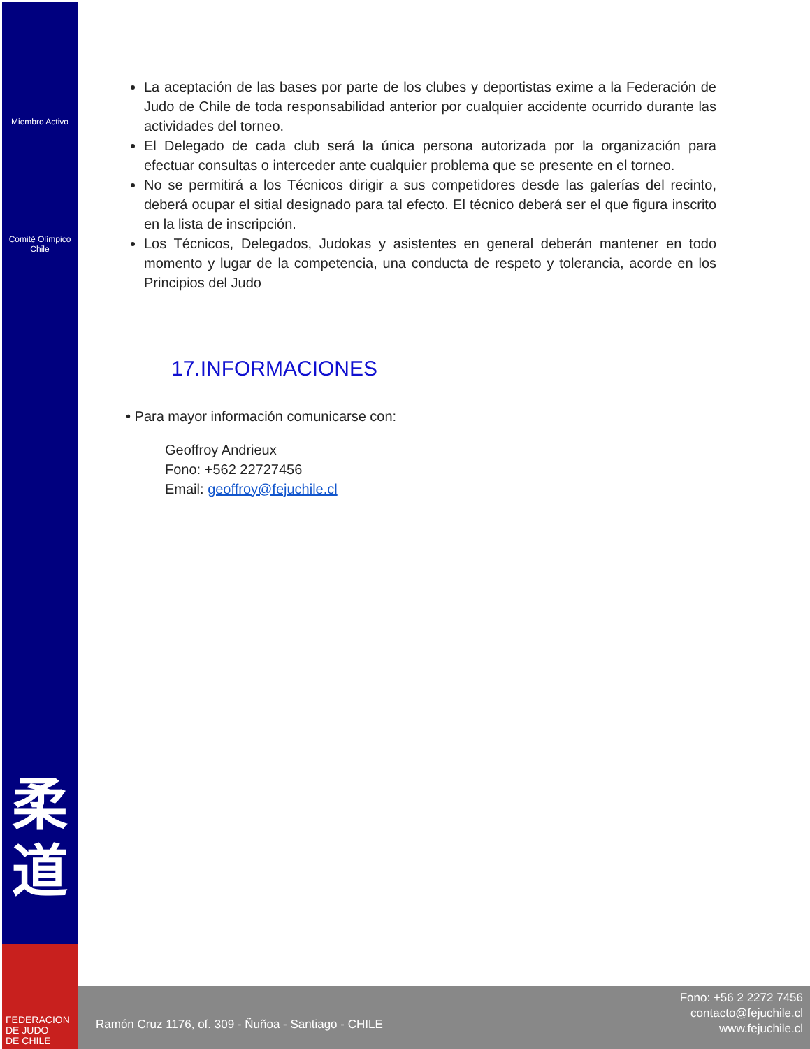Miembro Activo
Comité Olímpico
Chile
柔
道
La aceptación de las bases por parte de los clubes y deportistas exime a la Federación de Judo de Chile de toda responsabilidad anterior por cualquier accidente ocurrido durante las actividades del torneo.
El Delegado de cada club será la única persona autorizada por la organización para efectuar consultas o interceder ante cualquier problema que se presente en el torneo.
No se permitirá a los Técnicos dirigir a sus competidores desde las galerías del recinto, deberá ocupar el sitial designado para tal efecto. El técnico deberá ser el que figura inscrito en la lista de inscripción.
Los Técnicos, Delegados, Judokas y asistentes en general deberán mantener en todo momento y lugar de la competencia, una conducta de respeto y tolerancia, acorde en los Principios del Judo
17.INFORMACIONES
• Para mayor información comunicarse con:
Geoffroy Andrieux
Fono: +562 22727456
Email: geoffroy@fejuchile.cl
Ramón Cruz 1176, of. 309 - Ñuñoa - Santiago - CHILE
Fono: +56 2 2272 7456
contacto@fejuchile.cl
www.fejuchile.cl
FEDERACION
DE JUDO
DE CHILE